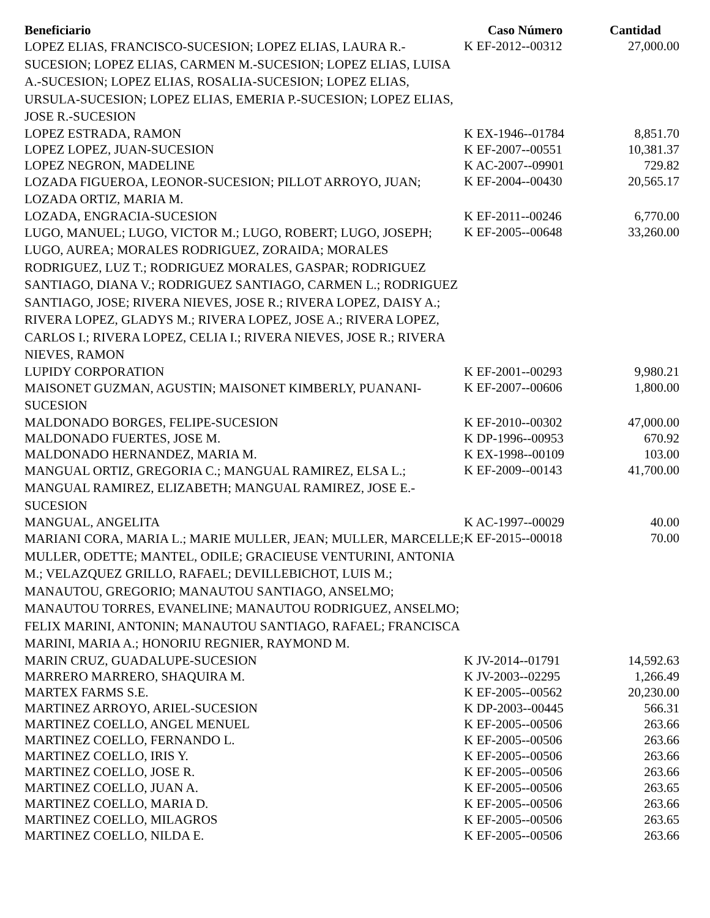| Beneficiario | Caso Número | Cantidad |
| --- | --- | --- |
| LOPEZ ELIAS, FRANCISCO-SUCESION; LOPEZ ELIAS, LAURA R.-SUCESION; LOPEZ ELIAS, CARMEN M.-SUCESION; LOPEZ ELIAS, LUISA A.-SUCESION; LOPEZ ELIAS, ROSALIA-SUCESION; LOPEZ ELIAS, URSULA-SUCESION; LOPEZ ELIAS, EMERIA P.-SUCESION; LOPEZ ELIAS, JOSE R.-SUCESION | K EF-2012--00312 | 27,000.00 |
| LOPEZ ESTRADA, RAMON | K EX-1946--01784 | 8,851.70 |
| LOPEZ LOPEZ, JUAN-SUCESION | K EF-2007--00551 | 10,381.37 |
| LOPEZ NEGRON, MADELINE | K AC-2007--09901 | 729.82 |
| LOZADA FIGUEROA, LEONOR-SUCESION; PILLOT ARROYO, JUAN; LOZADA ORTIZ, MARIA M. | K EF-2004--00430 | 20,565.17 |
| LOZADA, ENGRACIA-SUCESION | K EF-2011--00246 | 6,770.00 |
| LUGO, MANUEL; LUGO, VICTOR M.; LUGO, ROBERT; LUGO, JOSEPH; LUGO, AUREA; MORALES RODRIGUEZ, ZORAIDA; MORALES RODRIGUEZ, LUZ T.; RODRIGUEZ MORALES, GASPAR; RODRIGUEZ SANTIAGO, DIANA V.; RODRIGUEZ SANTIAGO, CARMEN L.; RODRIGUEZ SANTIAGO, JOSE; RIVERA NIEVES, JOSE R.; RIVERA LOPEZ, DAISY A.; RIVERA LOPEZ, GLADYS M.; RIVERA LOPEZ, JOSE A.; RIVERA LOPEZ, CARLOS I.; RIVERA LOPEZ, CELIA I.; RIVERA NIEVES, JOSE R.; RIVERA NIEVES, RAMON | K EF-2005--00648 | 33,260.00 |
| LUPIDY CORPORATION | K EF-2001--00293 | 9,980.21 |
| MAISONET GUZMAN, AGUSTIN; MAISONET KIMBERLY, PUANANI-SUCESION | K EF-2007--00606 | 1,800.00 |
| MALDONADO BORGES, FELIPE-SUCESION | K EF-2010--00302 | 47,000.00 |
| MALDONADO FUERTES, JOSE M. | K DP-1996--00953 | 670.92 |
| MALDONADO HERNANDEZ, MARIA M. | K EX-1998--00109 | 103.00 |
| MANGUAL ORTIZ, GREGORIA C.; MANGUAL RAMIREZ, ELSA L.; MANGUAL RAMIREZ, ELIZABETH; MANGUAL RAMIREZ, JOSE E.-SUCESION | K EF-2009--00143 | 41,700.00 |
| MANGUAL, ANGELITA | K AC-1997--00029 | 40.00 |
| MARIANI CORA, MARIA L.; MARIE MULLER, JEAN; MULLER, MARCELLE; MULLER, ODETTE; MANTEL, ODILE; GRACIEUSE VENTURINI, ANTONIA M.; VELAZQUEZ GRILLO, RAFAEL; DEVILLEBICHOT, LUIS M.; MANAUTOU, GREGORIO; MANAUTOU SANTIAGO, ANSELMO; MANAUTOU TORRES, EVANELINE; MANAUTOU RODRIGUEZ, ANSELMO; FELIX MARINI, ANTONIN; MANAUTOU SANTIAGO, RAFAEL; FRANCISCA MARINI, MARIA A.; HONORIU REGNIER, RAYMOND M. | K EF-2015--00018 | 70.00 |
| MARIN CRUZ, GUADALUPE-SUCESION | K JV-2014--01791 | 14,592.63 |
| MARRERO MARRERO, SHAQUIRA M. | K JV-2003--02295 | 1,266.49 |
| MARTEX FARMS S.E. | K EF-2005--00562 | 20,230.00 |
| MARTINEZ ARROYO, ARIEL-SUCESION | K DP-2003--00445 | 566.31 |
| MARTINEZ COELLO, ANGEL MENUEL | K EF-2005--00506 | 263.66 |
| MARTINEZ COELLO, FERNANDO L. | K EF-2005--00506 | 263.66 |
| MARTINEZ COELLO, IRIS Y. | K EF-2005--00506 | 263.66 |
| MARTINEZ COELLO, JOSE R. | K EF-2005--00506 | 263.66 |
| MARTINEZ COELLO, JUAN A. | K EF-2005--00506 | 263.65 |
| MARTINEZ COELLO, MARIA D. | K EF-2005--00506 | 263.66 |
| MARTINEZ COELLO, MILAGROS | K EF-2005--00506 | 263.65 |
| MARTINEZ COELLO, NILDA E. | K EF-2005--00506 | 263.66 |